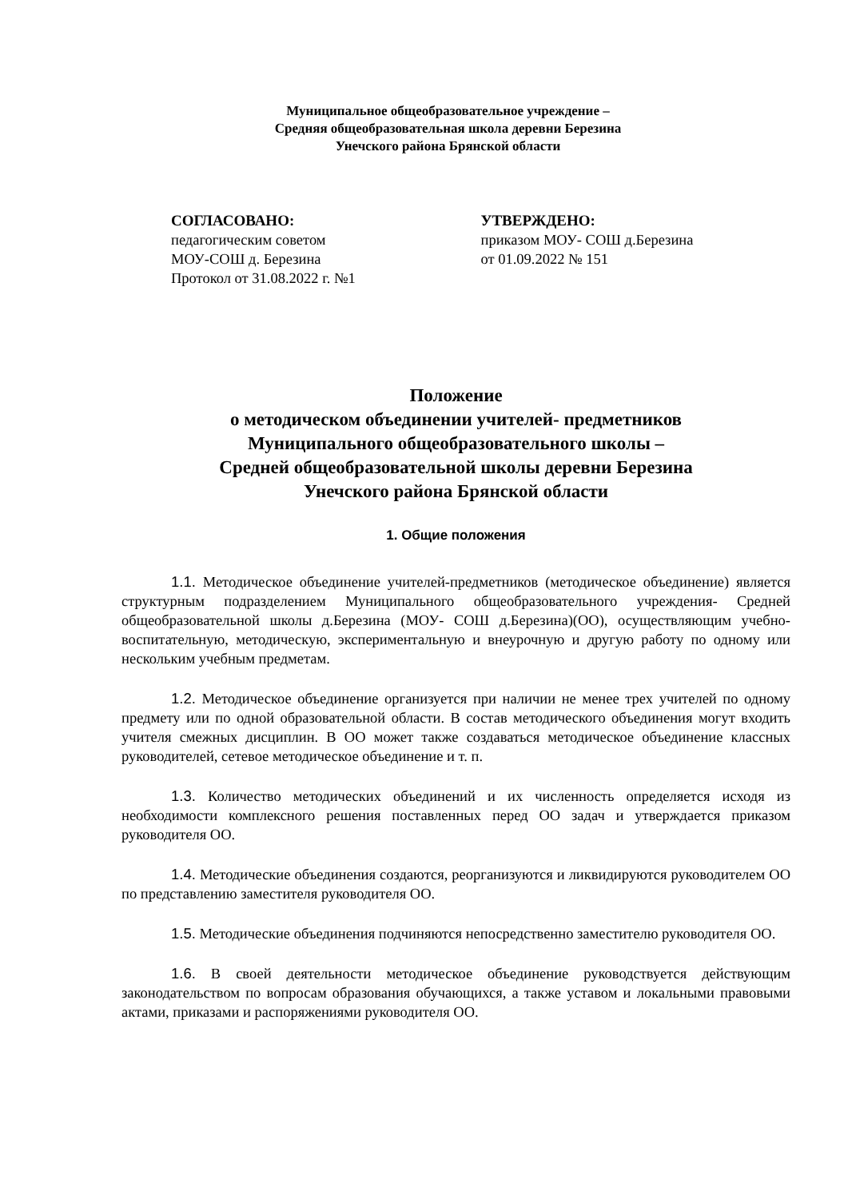Муниципальное общеобразовательное учреждение –
Средняя общеобразовательная школа деревни Березина
Унечского района Брянской области
СОГЛАСОВАНО:
педагогическим советом
МОУ-СОШ д. Березина
Протокол от 31.08.2022 г. №1
УТВЕРЖДЕНО:
приказом МОУ- СОШ д.Березина
от 01.09.2022 № 151
Положение
о методическом объединении учителей- предметников
Муниципального общеобразовательного школы –
Средней общеобразовательной школы деревни Березина
Унечского района Брянской области
1. Общие положения
1.1. Методическое объединение учителей-предметников (методическое объединение) является структурным подразделением Муниципального общеобразовательного учреждения- Средней общеобразовательной школы д.Березина (МОУ- СОШ д.Березина)(ОО), осуществляющим учебно-воспитательную, методическую, экспериментальную и внеурочную и другую работу по одному или нескольким учебным предметам.
1.2. Методическое объединение организуется при наличии не менее трех учителей по одному предмету или по одной образовательной области. В состав методического объединения могут входить учителя смежных дисциплин. В ОО может также создаваться методическое объединение классных руководителей, сетевое методическое объединение и т. п.
1.3. Количество методических объединений и их численность определяется исходя из необходимости комплексного решения поставленных перед ОО задач и утверждается приказом руководителя ОО.
1.4. Методические объединения создаются, реорганизуются и ликвидируются руководителем ОО по представлению заместителя руководителя ОО.
1.5. Методические объединения подчиняются непосредственно заместителю руководителя ОО.
1.6. В своей деятельности методическое объединение руководствуется действующим законодательством по вопросам образования обучающихся, а также уставом и локальными правовыми актами, приказами и распоряжениями руководителя ОО.